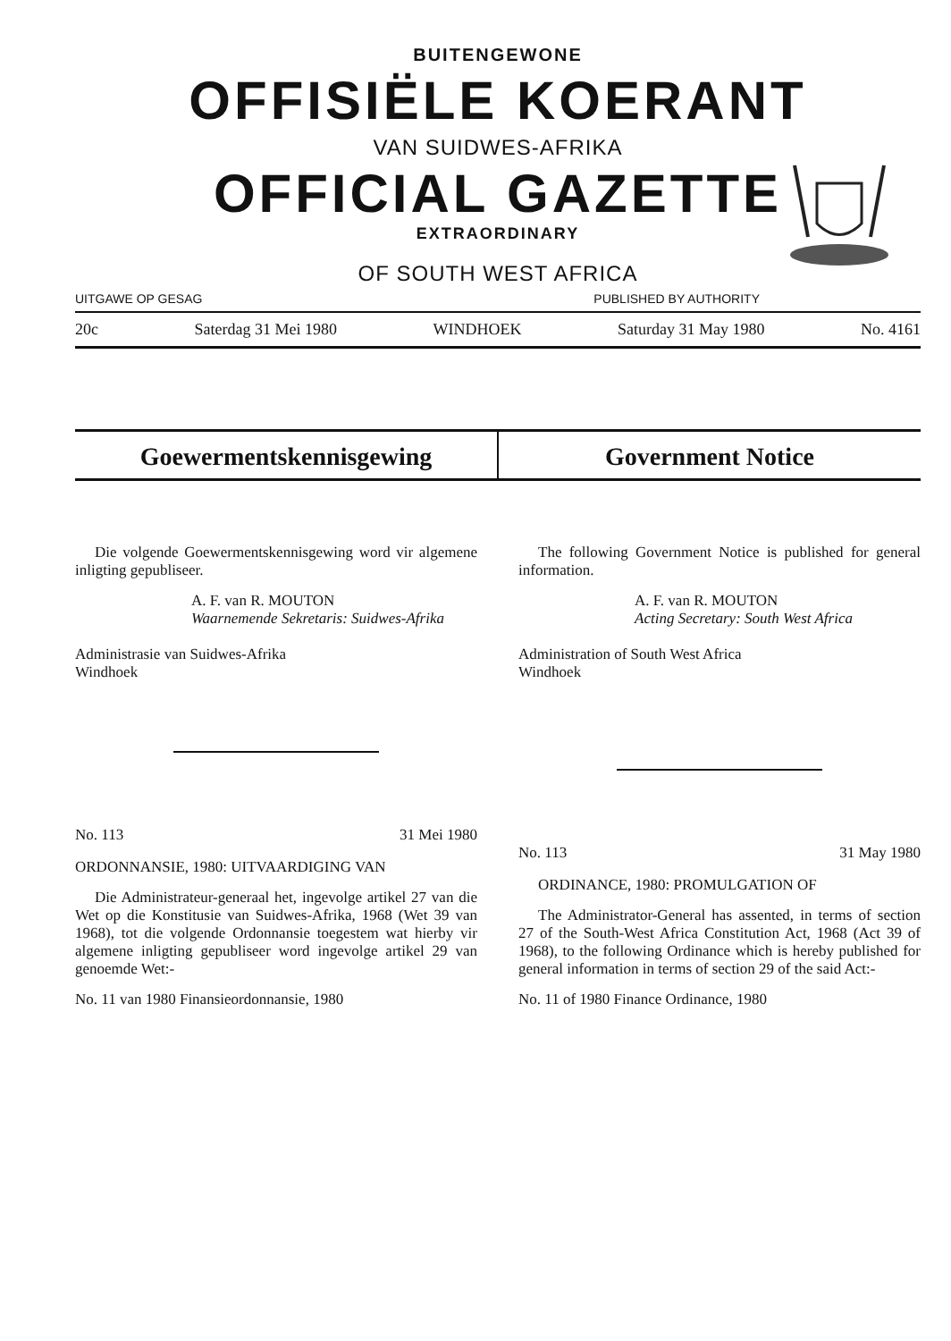BUITENGEWONE
OFFISIËLE KOERANT
VAN SUIDWES-AFRIKA
OFFICIAL GAZETTE
EXTRAORDINARY
OF SOUTH WEST AFRICA
UITGAWE OP GESAG PUBLISHED BY AUTHORITY
20c Saterdag 31 Mei 1980 WINDHOEK Saturday 31 May 1980 No. 4161
Goewermentskennisgewing Government Notice
Die volgende Goewermentskennisgewing word vir algemene inligting gepubliseer.
A. F. van R. MOUTON
Waarnemende Sekretaris: Suidwes-Afrika
Administrasie van Suidwes-Afrika
Windhoek
No. 113 31 Mei 1980
ORDONNANSIE, 1980: UITVAARDIGING VAN
Die Administrateur-generaal het, ingevolge artikel 27 van die Wet op die Konstitusie van Suidwes-Afrika, 1968 (Wet 39 van 1968), tot die volgende Ordonnansie toegestem wat hierby vir algemene inligting gepubliseer word ingevolge artikel 29 van genoemde Wet:-
No. 11 van 1980 Finansieordonnansie, 1980
The following Government Notice is published for general information.
A. F. van R. MOUTON
Acting Secretary: South West Africa
Administration of South West Africa
Windhoek
No. 113 31 May 1980
ORDINANCE, 1980: PROMULGATION OF
The Administrator-General has assented, in terms of section 27 of the South-West Africa Constitution Act, 1968 (Act 39 of 1968), to the following Ordinance which is hereby published for general information in terms of section 29 of the said Act:-
No. 11 of 1980 Finance Ordinance, 1980